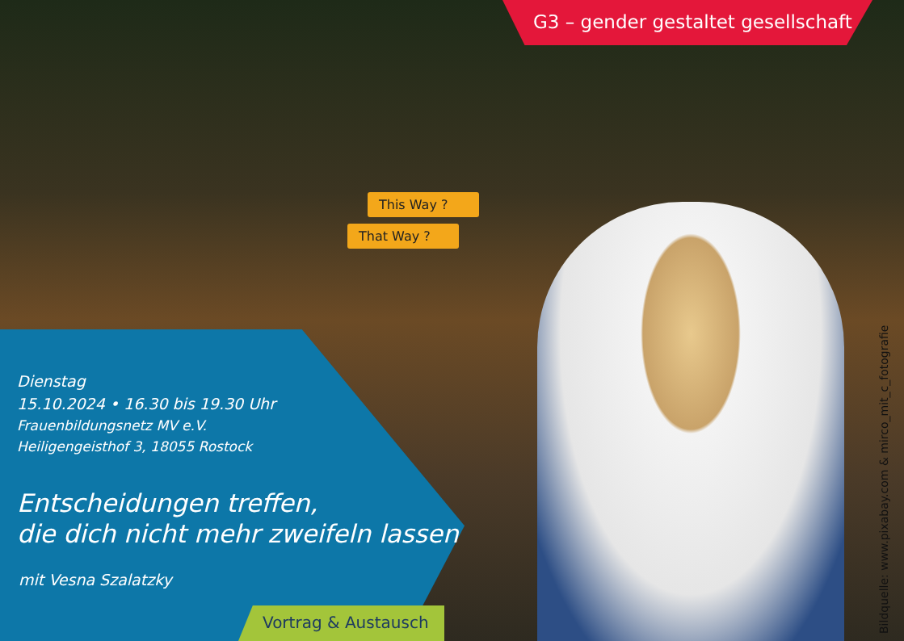G3 – gender gestaltet gesellschaft
This Way ?
That Way ?
Dienstag
15.10.2024 • 16.30 bis 19.30 Uhr
Frauenbildungsnetz MV e.V.
Heiligengeisthof 3, 18055 Rostock
Entscheidungen treffen,
die dich nicht mehr zweifeln lassen
mit Vesna Szalatzky
Vortrag & Austausch
Bildquelle: www.pixabay.com & mirco_mit_c_fotografie